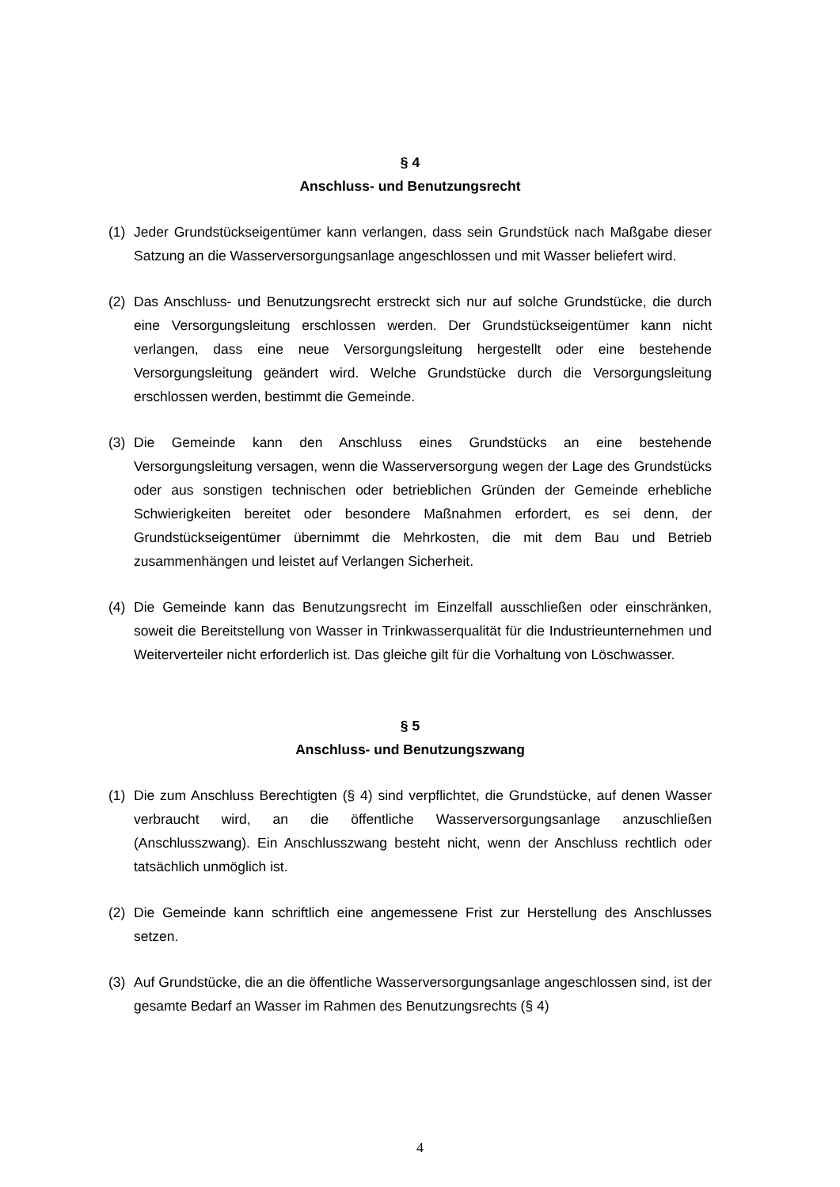§ 4
Anschluss- und Benutzungsrecht
(1) Jeder Grundstückseigentümer kann verlangen, dass sein Grundstück nach Maßgabe dieser Satzung an die Wasserversorgungsanlage angeschlossen und mit Wasser beliefert wird.
(2) Das Anschluss- und Benutzungsrecht erstreckt sich nur auf solche Grundstücke, die durch eine Versorgungsleitung erschlossen werden. Der Grundstückseigentümer kann nicht verlangen, dass eine neue Versorgungsleitung hergestellt oder eine bestehende Versorgungsleitung geändert wird. Welche Grundstücke durch die Versorgungsleitung erschlossen werden, bestimmt die Gemeinde.
(3) Die Gemeinde kann den Anschluss eines Grundstücks an eine bestehende Versorgungsleitung versagen, wenn die Wasserversorgung wegen der Lage des Grundstücks oder aus sonstigen technischen oder betrieblichen Gründen der Gemeinde erhebliche Schwierigkeiten bereitet oder besondere Maßnahmen erfordert, es sei denn, der Grundstückseigentümer übernimmt die Mehrkosten, die mit dem Bau und Betrieb zusammenhängen und leistet auf Verlangen Sicherheit.
(4) Die Gemeinde kann das Benutzungsrecht im Einzelfall ausschließen oder einschränken, soweit die Bereitstellung von Wasser in Trinkwasserqualität für die Industrieunternehmen und Weiterverteiler nicht erforderlich ist. Das gleiche gilt für die Vorhaltung von Löschwasser.
§ 5
Anschluss- und Benutzungszwang
(1) Die zum Anschluss Berechtigten (§ 4) sind verpflichtet, die Grundstücke, auf denen Wasser verbraucht wird, an die öffentliche Wasserversorgungsanlage anzuschließen (Anschlusszwang). Ein Anschlusszwang besteht nicht, wenn der Anschluss rechtlich oder tatsächlich unmöglich ist.
(2) Die Gemeinde kann schriftlich eine angemessene Frist zur Herstellung des Anschlusses setzen.
(3) Auf Grundstücke, die an die öffentliche Wasserversorgungsanlage angeschlossen sind, ist der gesamte Bedarf an Wasser im Rahmen des Benutzungsrechts (§ 4)
4